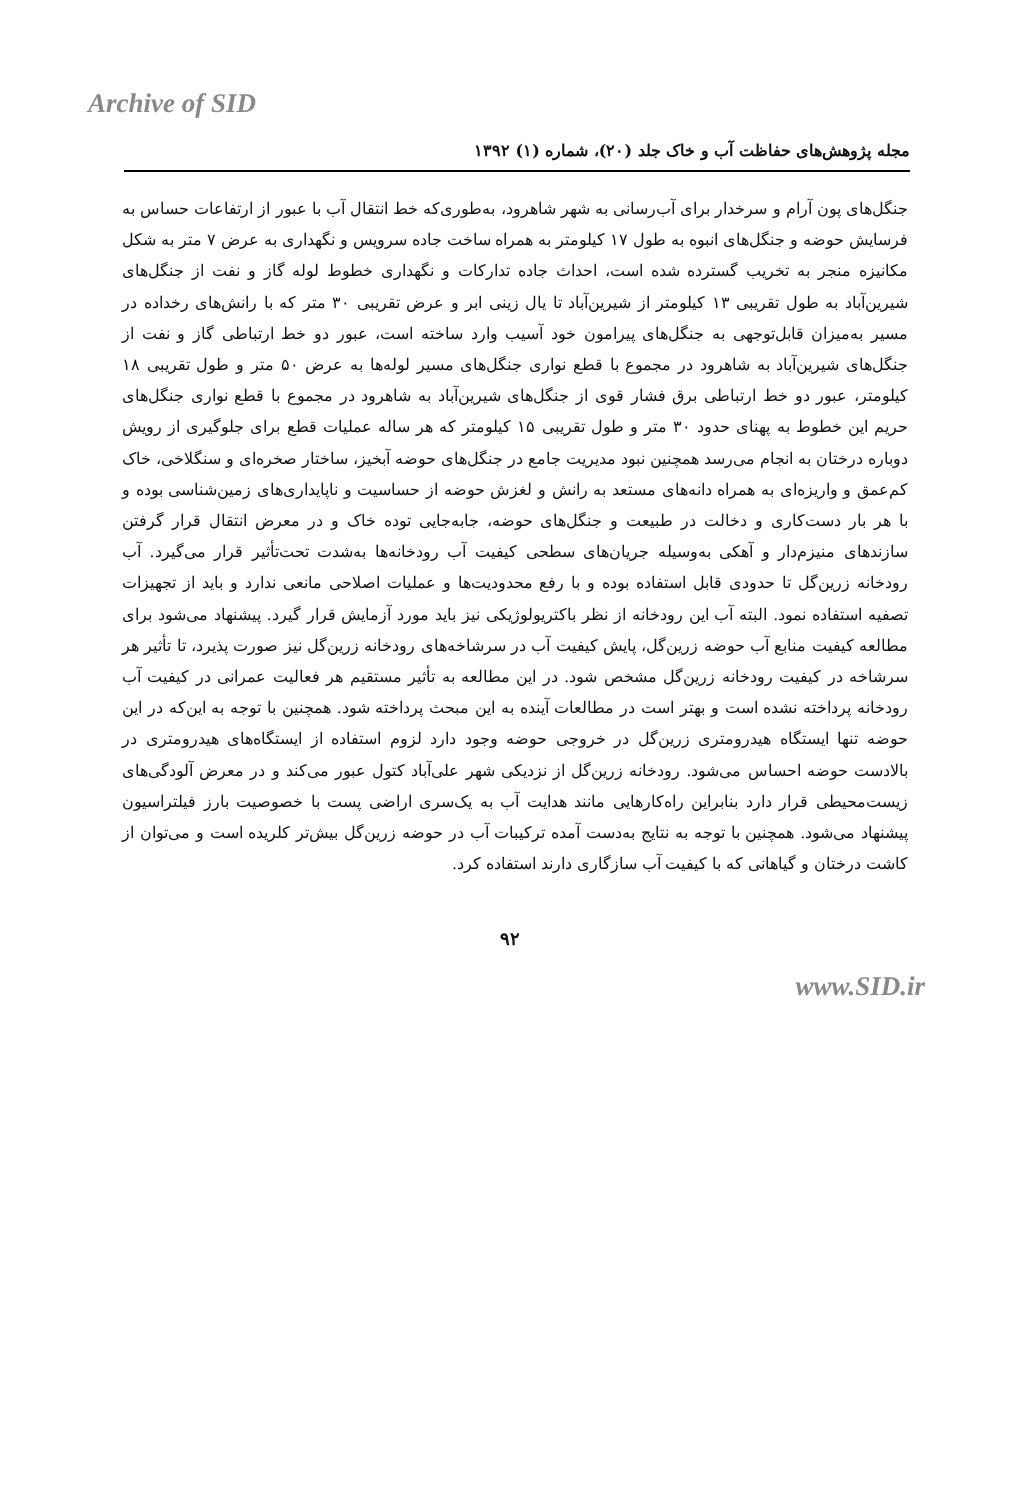Archive of SID
مجله پژوهش‌های حفاظت آب و خاک جلد (۲۰)، شماره (۱) ۱۳۹۲
جنگل‌های پون آرام و سرخدار برای آب‌رسانی به شهر شاهرود، به‌طوری‌که خط انتقال آب با عبور از ارتفاعات حساس به فرسایش حوضه و جنگل‌های انبوه به طول ۱۷ کیلومتر به همراه ساخت جاده سرویس و نگهداری به عرض ۷ متر به شکل مکانیزه منجر به تخریب گسترده شده است، احداث جاده تدارکات و نگهداری خطوط لوله گاز و نفت از جنگل‌های شیرین‌آباد به طول تقریبی ۱۳ کیلومتر از شیرین‌آباد تا یال زینی ابر و عرض تقریبی ۳۰ متر که با رانش‌های رخداده در مسیر به‌میزان قابل‌توجهی به جنگل‌های پیرامون خود آسیب وارد ساخته است، عبور دو خط ارتباطی گاز و نفت از جنگل‌های شیرین‌آباد به شاهرود در مجموع با قطع نواری جنگل‌های مسیر لوله‌ها به عرض ۵۰ متر و طول تقریبی ۱۸ کیلومتر، عبور دو خط ارتباطی برق فشار قوی از جنگل‌های شیرین‌آباد به شاهرود در مجموع با قطع نواری جنگل‌های حریم این خطوط به پهنای حدود ۳۰ متر و طول تقریبی ۱۵ کیلومتر که هر ساله عملیات قطع برای جلوگیری از رویش دوباره درختان به انجام می‌رسد همچنین نبود مدیریت جامع در جنگل‌های حوضه آبخیز، ساختار صخره‌ای و سنگلاخی، خاک کم‌عمق و واریزه‌ای به همراه دانه‌های مستعد به رانش و لغزش حوضه از حساسیت و ناپایداری‌های زمین‌شناسی بوده و با هر بار دست‌کاری و دخالت در طبیعت و جنگل‌های حوضه، جابه‌جایی توده خاک و در معرض انتقال قرار گرفتن سازندهای منیزم‌دار و آهکی به‌وسیله جریان‌های سطحی کیفیت آب رودخانه‌ها به‌شدت تحت‌تأثیر قرار می‌گیرد. آب رودخانه زرین‌گل تا حدودی قابل استفاده بوده و با رفع محدودیت‌ها و عملیات اصلاحی مانعی ندارد و باید از تجهیزات تصفیه استفاده نمود. البته آب این رودخانه از نظر باکتریولوژیکی نیز باید مورد آزمایش قرار گیرد. پیشنهاد می‌شود برای مطالعه کیفیت منابع آب حوضه زرین‌گل، پایش کیفیت آب در سرشاخه‌های رودخانه زرین‌گل نیز صورت پذیرد، تا تأثیر هر سرشاخه در کیفیت رودخانه زرین‌گل مشخص شود. در این مطالعه به تأثیر مستقیم هر فعالیت عمرانی در کیفیت آب رودخانه پرداخته نشده است و بهتر است در مطالعات آینده به این مبحث پرداخته شود. همچنین با توجه به این‌که در این حوضه تنها ایستگاه هیدرومتری زرین‌گل در خروجی حوضه وجود دارد لزوم استفاده از ایستگاه‌های هیدرومتری در بالادست حوضه احساس می‌شود. رودخانه زرین‌گل از نزدیکی شهر علی‌آباد کتول عبور می‌کند و در معرض آلودگی‌های زیست‌محیطی قرار دارد بنابراین راه‌کارهایی مانند هدایت آب به یک‌سری اراضی پست با خصوصیت بارز فیلتراسیون پیشنهاد می‌شود. همچنین با توجه به نتایج به‌دست آمده ترکیبات آب در حوضه زرین‌گل بیش‌تر کلریده است و می‌توان از کاشت درختان و گیاهانی که با کیفیت آب سازگاری دارند استفاده کرد.
۹۲
www.SID.ir